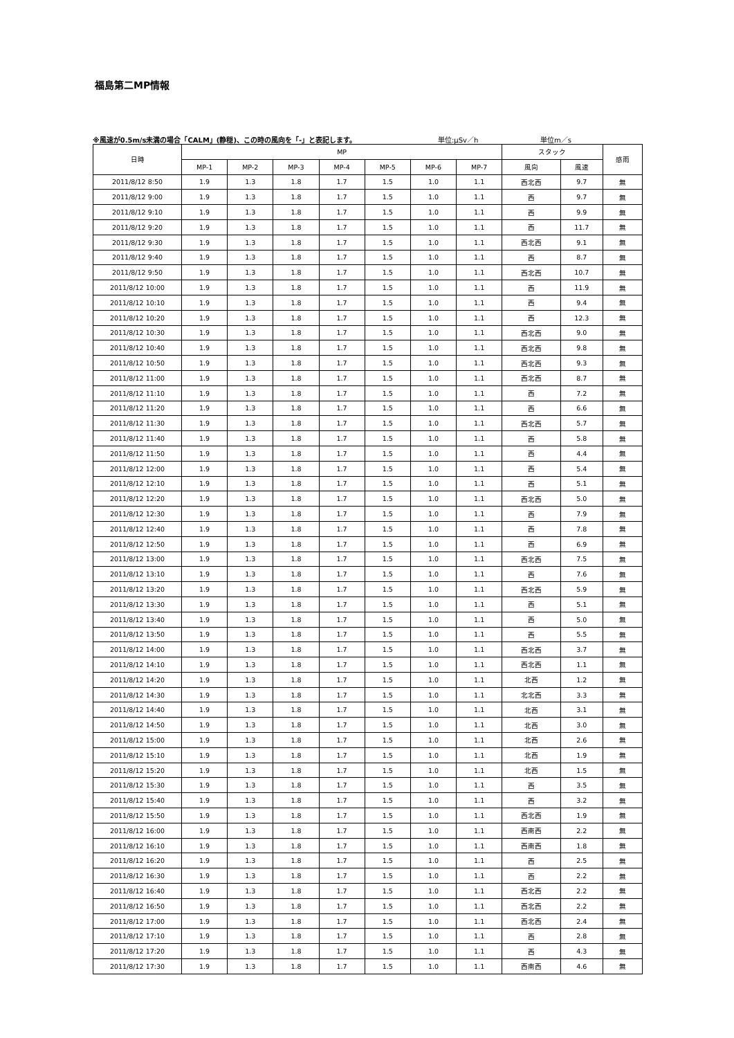福島第二MP情報
※風速が0.5m/s未満の場合「CALM」(静穏)、この時の風向を「-」と表記します。 単位:μSv／h 単位m／s
| 日時 | MP | | | | | | | スタック | | 感雨 |
| --- | --- | --- | --- | --- | --- | --- | --- | --- | --- | --- |
| | MP-1 | MP-2 | MP-3 | MP-4 | MP-5 | MP-6 | MP-7 | 風向 | 風速 | |
| 2011/8/12 8:50 | 1.9 | 1.3 | 1.8 | 1.7 | 1.5 | 1.0 | 1.1 | 西北西 | 9.7 | 無 |
| 2011/8/12 9:00 | 1.9 | 1.3 | 1.8 | 1.7 | 1.5 | 1.0 | 1.1 | 西 | 9.7 | 無 |
| 2011/8/12 9:10 | 1.9 | 1.3 | 1.8 | 1.7 | 1.5 | 1.0 | 1.1 | 西 | 9.9 | 無 |
| 2011/8/12 9:20 | 1.9 | 1.3 | 1.8 | 1.7 | 1.5 | 1.0 | 1.1 | 西 | 11.7 | 無 |
| 2011/8/12 9:30 | 1.9 | 1.3 | 1.8 | 1.7 | 1.5 | 1.0 | 1.1 | 西北西 | 9.1 | 無 |
| 2011/8/12 9:40 | 1.9 | 1.3 | 1.8 | 1.7 | 1.5 | 1.0 | 1.1 | 西 | 8.7 | 無 |
| 2011/8/12 9:50 | 1.9 | 1.3 | 1.8 | 1.7 | 1.5 | 1.0 | 1.1 | 西北西 | 10.7 | 無 |
| 2011/8/12 10:00 | 1.9 | 1.3 | 1.8 | 1.7 | 1.5 | 1.0 | 1.1 | 西 | 11.9 | 無 |
| 2011/8/12 10:10 | 1.9 | 1.3 | 1.8 | 1.7 | 1.5 | 1.0 | 1.1 | 西 | 9.4 | 無 |
| 2011/8/12 10:20 | 1.9 | 1.3 | 1.8 | 1.7 | 1.5 | 1.0 | 1.1 | 西 | 12.3 | 無 |
| 2011/8/12 10:30 | 1.9 | 1.3 | 1.8 | 1.7 | 1.5 | 1.0 | 1.1 | 西北西 | 9.0 | 無 |
| 2011/8/12 10:40 | 1.9 | 1.3 | 1.8 | 1.7 | 1.5 | 1.0 | 1.1 | 西北西 | 9.8 | 無 |
| 2011/8/12 10:50 | 1.9 | 1.3 | 1.8 | 1.7 | 1.5 | 1.0 | 1.1 | 西北西 | 9.3 | 無 |
| 2011/8/12 11:00 | 1.9 | 1.3 | 1.8 | 1.7 | 1.5 | 1.0 | 1.1 | 西北西 | 8.7 | 無 |
| 2011/8/12 11:10 | 1.9 | 1.3 | 1.8 | 1.7 | 1.5 | 1.0 | 1.1 | 西 | 7.2 | 無 |
| 2011/8/12 11:20 | 1.9 | 1.3 | 1.8 | 1.7 | 1.5 | 1.0 | 1.1 | 西 | 6.6 | 無 |
| 2011/8/12 11:30 | 1.9 | 1.3 | 1.8 | 1.7 | 1.5 | 1.0 | 1.1 | 西北西 | 5.7 | 無 |
| 2011/8/12 11:40 | 1.9 | 1.3 | 1.8 | 1.7 | 1.5 | 1.0 | 1.1 | 西 | 5.8 | 無 |
| 2011/8/12 11:50 | 1.9 | 1.3 | 1.8 | 1.7 | 1.5 | 1.0 | 1.1 | 西 | 4.4 | 無 |
| 2011/8/12 12:00 | 1.9 | 1.3 | 1.8 | 1.7 | 1.5 | 1.0 | 1.1 | 西 | 5.4 | 無 |
| 2011/8/12 12:10 | 1.9 | 1.3 | 1.8 | 1.7 | 1.5 | 1.0 | 1.1 | 西 | 5.1 | 無 |
| 2011/8/12 12:20 | 1.9 | 1.3 | 1.8 | 1.7 | 1.5 | 1.0 | 1.1 | 西北西 | 5.0 | 無 |
| 2011/8/12 12:30 | 1.9 | 1.3 | 1.8 | 1.7 | 1.5 | 1.0 | 1.1 | 西 | 7.9 | 無 |
| 2011/8/12 12:40 | 1.9 | 1.3 | 1.8 | 1.7 | 1.5 | 1.0 | 1.1 | 西 | 7.8 | 無 |
| 2011/8/12 12:50 | 1.9 | 1.3 | 1.8 | 1.7 | 1.5 | 1.0 | 1.1 | 西 | 6.9 | 無 |
| 2011/8/12 13:00 | 1.9 | 1.3 | 1.8 | 1.7 | 1.5 | 1.0 | 1.1 | 西北西 | 7.5 | 無 |
| 2011/8/12 13:10 | 1.9 | 1.3 | 1.8 | 1.7 | 1.5 | 1.0 | 1.1 | 西 | 7.6 | 無 |
| 2011/8/12 13:20 | 1.9 | 1.3 | 1.8 | 1.7 | 1.5 | 1.0 | 1.1 | 西北西 | 5.9 | 無 |
| 2011/8/12 13:30 | 1.9 | 1.3 | 1.8 | 1.7 | 1.5 | 1.0 | 1.1 | 西 | 5.1 | 無 |
| 2011/8/12 13:40 | 1.9 | 1.3 | 1.8 | 1.7 | 1.5 | 1.0 | 1.1 | 西 | 5.0 | 無 |
| 2011/8/12 13:50 | 1.9 | 1.3 | 1.8 | 1.7 | 1.5 | 1.0 | 1.1 | 西 | 5.5 | 無 |
| 2011/8/12 14:00 | 1.9 | 1.3 | 1.8 | 1.7 | 1.5 | 1.0 | 1.1 | 西北西 | 3.7 | 無 |
| 2011/8/12 14:10 | 1.9 | 1.3 | 1.8 | 1.7 | 1.5 | 1.0 | 1.1 | 西北西 | 1.1 | 無 |
| 2011/8/12 14:20 | 1.9 | 1.3 | 1.8 | 1.7 | 1.5 | 1.0 | 1.1 | 北西 | 1.2 | 無 |
| 2011/8/12 14:30 | 1.9 | 1.3 | 1.8 | 1.7 | 1.5 | 1.0 | 1.1 | 北北西 | 3.3 | 無 |
| 2011/8/12 14:40 | 1.9 | 1.3 | 1.8 | 1.7 | 1.5 | 1.0 | 1.1 | 北西 | 3.1 | 無 |
| 2011/8/12 14:50 | 1.9 | 1.3 | 1.8 | 1.7 | 1.5 | 1.0 | 1.1 | 北西 | 3.0 | 無 |
| 2011/8/12 15:00 | 1.9 | 1.3 | 1.8 | 1.7 | 1.5 | 1.0 | 1.1 | 北西 | 2.6 | 無 |
| 2011/8/12 15:10 | 1.9 | 1.3 | 1.8 | 1.7 | 1.5 | 1.0 | 1.1 | 北西 | 1.9 | 無 |
| 2011/8/12 15:20 | 1.9 | 1.3 | 1.8 | 1.7 | 1.5 | 1.0 | 1.1 | 北西 | 1.5 | 無 |
| 2011/8/12 15:30 | 1.9 | 1.3 | 1.8 | 1.7 | 1.5 | 1.0 | 1.1 | 西 | 3.5 | 無 |
| 2011/8/12 15:40 | 1.9 | 1.3 | 1.8 | 1.7 | 1.5 | 1.0 | 1.1 | 西 | 3.2 | 無 |
| 2011/8/12 15:50 | 1.9 | 1.3 | 1.8 | 1.7 | 1.5 | 1.0 | 1.1 | 西北西 | 1.9 | 無 |
| 2011/8/12 16:00 | 1.9 | 1.3 | 1.8 | 1.7 | 1.5 | 1.0 | 1.1 | 西南西 | 2.2 | 無 |
| 2011/8/12 16:10 | 1.9 | 1.3 | 1.8 | 1.7 | 1.5 | 1.0 | 1.1 | 西南西 | 1.8 | 無 |
| 2011/8/12 16:20 | 1.9 | 1.3 | 1.8 | 1.7 | 1.5 | 1.0 | 1.1 | 西 | 2.5 | 無 |
| 2011/8/12 16:30 | 1.9 | 1.3 | 1.8 | 1.7 | 1.5 | 1.0 | 1.1 | 西 | 2.2 | 無 |
| 2011/8/12 16:40 | 1.9 | 1.3 | 1.8 | 1.7 | 1.5 | 1.0 | 1.1 | 西北西 | 2.2 | 無 |
| 2011/8/12 16:50 | 1.9 | 1.3 | 1.8 | 1.7 | 1.5 | 1.0 | 1.1 | 西北西 | 2.2 | 無 |
| 2011/8/12 17:00 | 1.9 | 1.3 | 1.8 | 1.7 | 1.5 | 1.0 | 1.1 | 西北西 | 2.4 | 無 |
| 2011/8/12 17:10 | 1.9 | 1.3 | 1.8 | 1.7 | 1.5 | 1.0 | 1.1 | 西 | 2.8 | 無 |
| 2011/8/12 17:20 | 1.9 | 1.3 | 1.8 | 1.7 | 1.5 | 1.0 | 1.1 | 西 | 4.3 | 無 |
| 2011/8/12 17:30 | 1.9 | 1.3 | 1.8 | 1.7 | 1.5 | 1.0 | 1.1 | 西南西 | 4.6 | 無 |